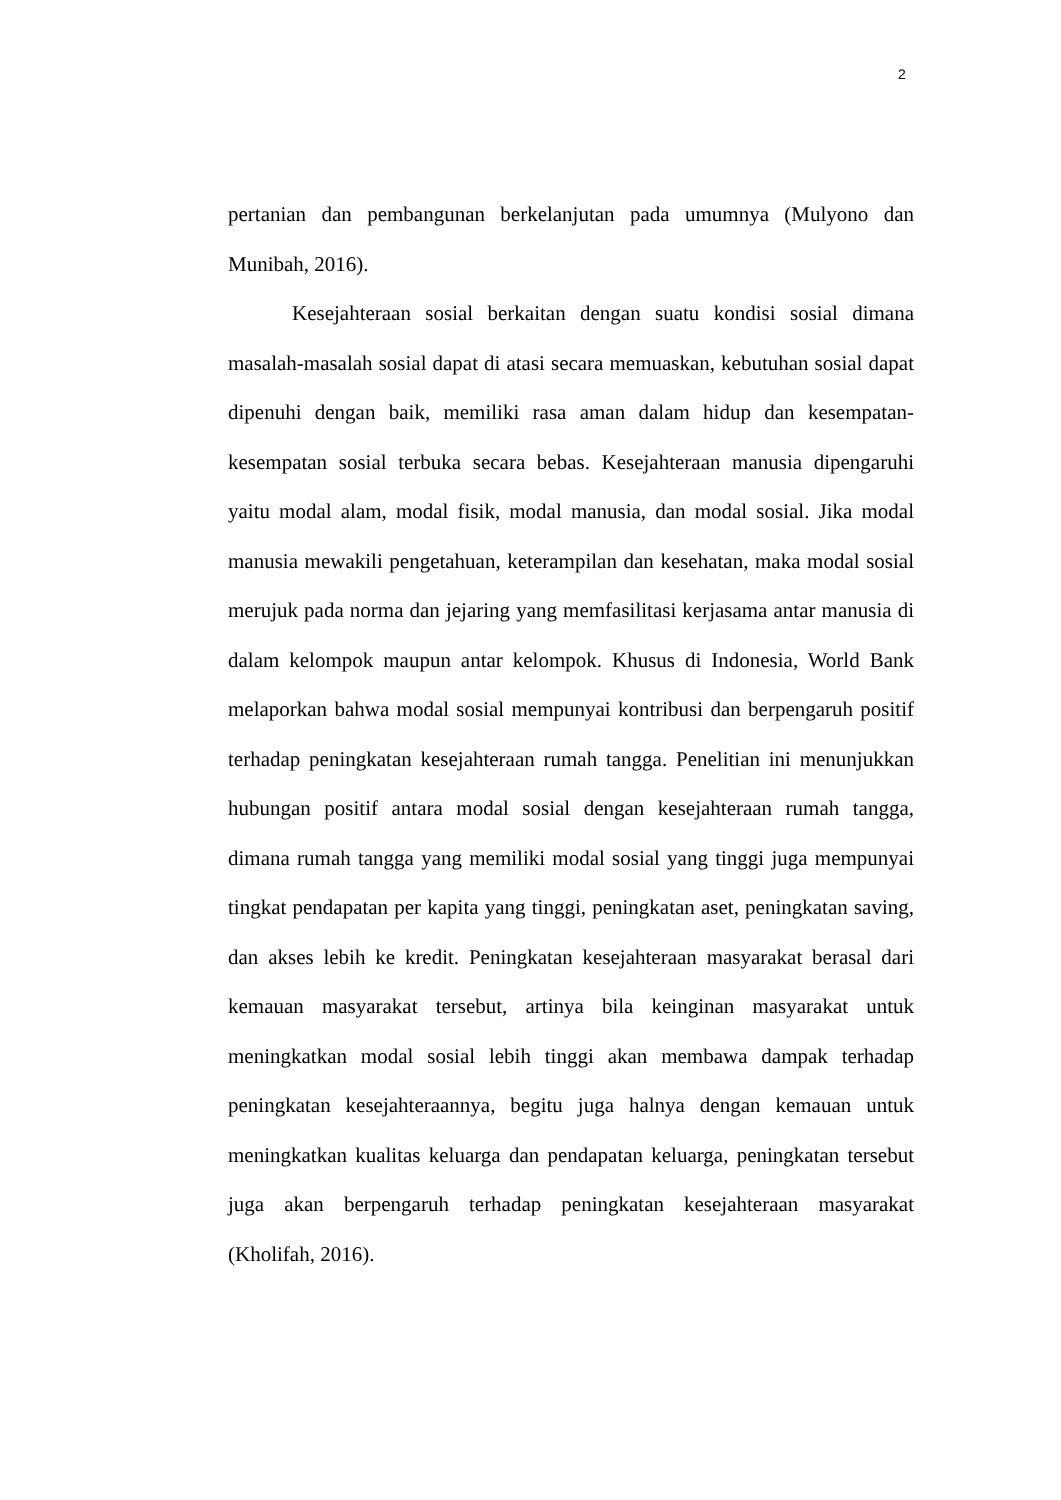2
pertanian dan pembangunan berkelanjutan pada umumnya (Mulyono dan Munibah, 2016).
Kesejahteraan sosial berkaitan dengan suatu kondisi sosial dimana masalah-masalah sosial dapat di atasi secara memuaskan, kebutuhan sosial dapat dipenuhi dengan baik, memiliki rasa aman dalam hidup dan kesempatan-kesempatan sosial terbuka secara bebas. Kesejahteraan manusia dipengaruhi yaitu modal alam, modal fisik, modal manusia, dan modal sosial. Jika modal manusia mewakili pengetahuan, keterampilan dan kesehatan, maka modal sosial merujuk pada norma dan jejaring yang memfasilitasi kerjasama antar manusia di dalam kelompok maupun antar kelompok. Khusus di Indonesia, World Bank melaporkan bahwa modal sosial mempunyai kontribusi dan berpengaruh positif terhadap peningkatan kesejahteraan rumah tangga. Penelitian ini menunjukkan hubungan positif antara modal sosial dengan kesejahteraan rumah tangga, dimana rumah tangga yang memiliki modal sosial yang tinggi juga mempunyai tingkat pendapatan per kapita yang tinggi, peningkatan aset, peningkatan saving, dan akses lebih ke kredit. Peningkatan kesejahteraan masyarakat berasal dari kemauan masyarakat tersebut, artinya bila keinginan masyarakat untuk meningkatkan modal sosial lebih tinggi akan membawa dampak terhadap peningkatan kesejahteraannya, begitu juga halnya dengan kemauan untuk meningkatkan kualitas keluarga dan pendapatan keluarga, peningkatan tersebut juga akan berpengaruh terhadap peningkatan kesejahteraan masyarakat (Kholifah, 2016).